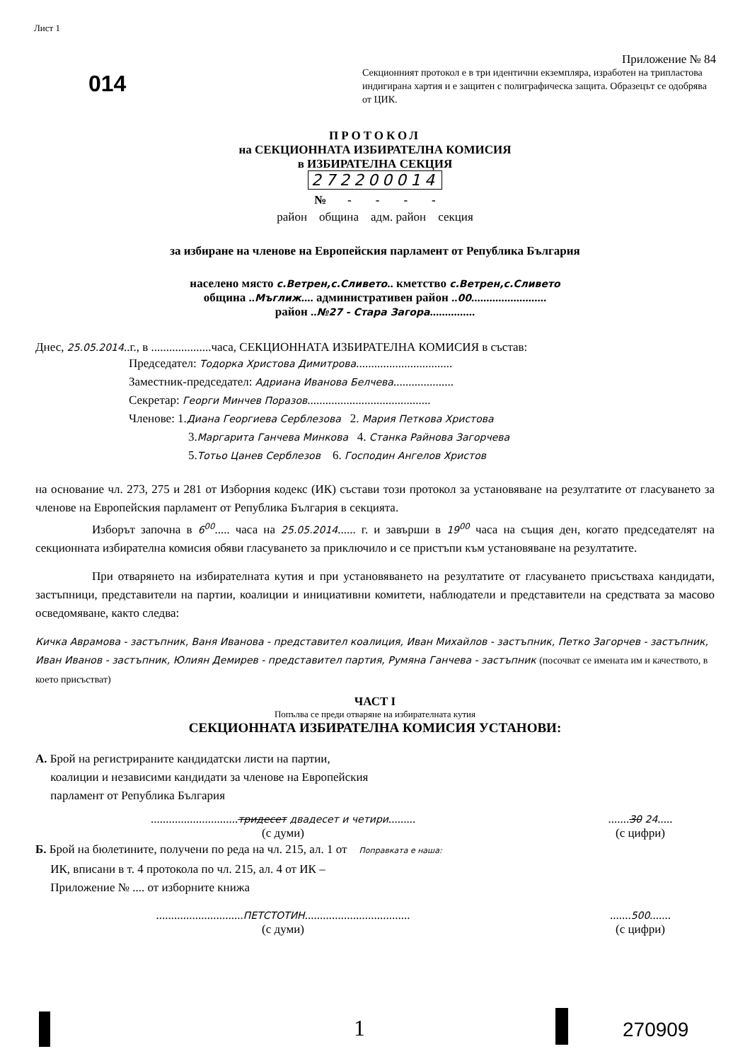Лист 1
014
Приложение № 84
Секционният протокол е в три идентични екземпляра, изработен на трипластова индигирана хартия и е защитен с полиграфическа защита. Образецът се одобрява от ЦИК.
ПРОТОКОЛ
на СЕКЦИОННАТА ИЗБИРАТЕЛНА КОМИСИЯ
в ИЗБИРАТЕЛНА СЕКЦИЯ
272200014
№ - - - -
район община адм. район секция
за избиране на членове на Европейския парламент от Република България
населено място с.Ветрен,с.Сливето.. кметство с.Ветрен,с.Сливето
община ..Мъглиж.... административен район ..00.........................
район ..№27 - Стара Загора...............
Днес, 25.05.2014..г., в ....................часа, СЕКЦИОННАТА ИЗБИРАТЕЛНА КОМИСИЯ в състав:
Председател: Тодорка Христова Димитрова................................
Заместник-председател: Адриана Иванова Белчева....................
Секретар: Георги Минчев Поразов.........................................
Членове: 1.Диана Георгиева Серблезова 2. Мария Петкова Христова
3.Маргарита Ганчева Минкова 4. Станка Райнова Загорчева
5.Тотьо Цанев Серблезов 6. Господин Ангелов Христов
на основание чл. 273, 275 и 281 от Изборния кодекс (ИК) състави този протокол за установяване на резултатите от гласуването за членове на Европейския парламент от Република България в секцията.
Изборът започна в 6<sup>00</sup>..... часа на 25.05.2014...... г. и завърши в 19<sup>00</sup> часа на същия ден, когато председателят на секционната избирателна комисия обяви гласуването за приключило и се пристъпи към установяване на резултатите.
При отварянето на избирателната кутия и при установяването на резултатите от гласуването присъстваха кандидати, застъпници, представители на партии, коалиции и инициативни комитети, наблюдатели и представители на средствата за масово осведомяване, както следва:
Кичка Аврамова - застъпник, Ваня Иванова - представител коалиция, Иван Михайлов - застъпник, Петко Загорчев - застъпник, Иван Иванов - застъпник, Юлиян Демирев - представител партия, Румяна Ганчева - застъпник (посочват се имената им и качеството, в което присъстват)
ЧАСТ I
Попълва се преди отваряне на избирателната кутия
СЕКЦИОННАТА ИЗБИРАТЕЛНА КОМИСИЯ УСТАНОВИ:
А. Брой на регистрираните кандидатски листи на партии,
коалиции и независими кандидати за членове на Европейския
парламент от Република България
.............................тридесет двадесет и четири.........
(с думи)
.......30 24.....
(с цифри)
Б. Брой на бюлетините, получени по реда на чл. 215, ал. 1 от Поправката е наша:
ИК, вписани в т. 4 протокола по чл. 215, ал. 4 от ИК –
Приложение № .... от изборните книжа
.............................ПЕТСТОТИН...................................
(с думи)
.......500.......
(с цифри)
1 270909